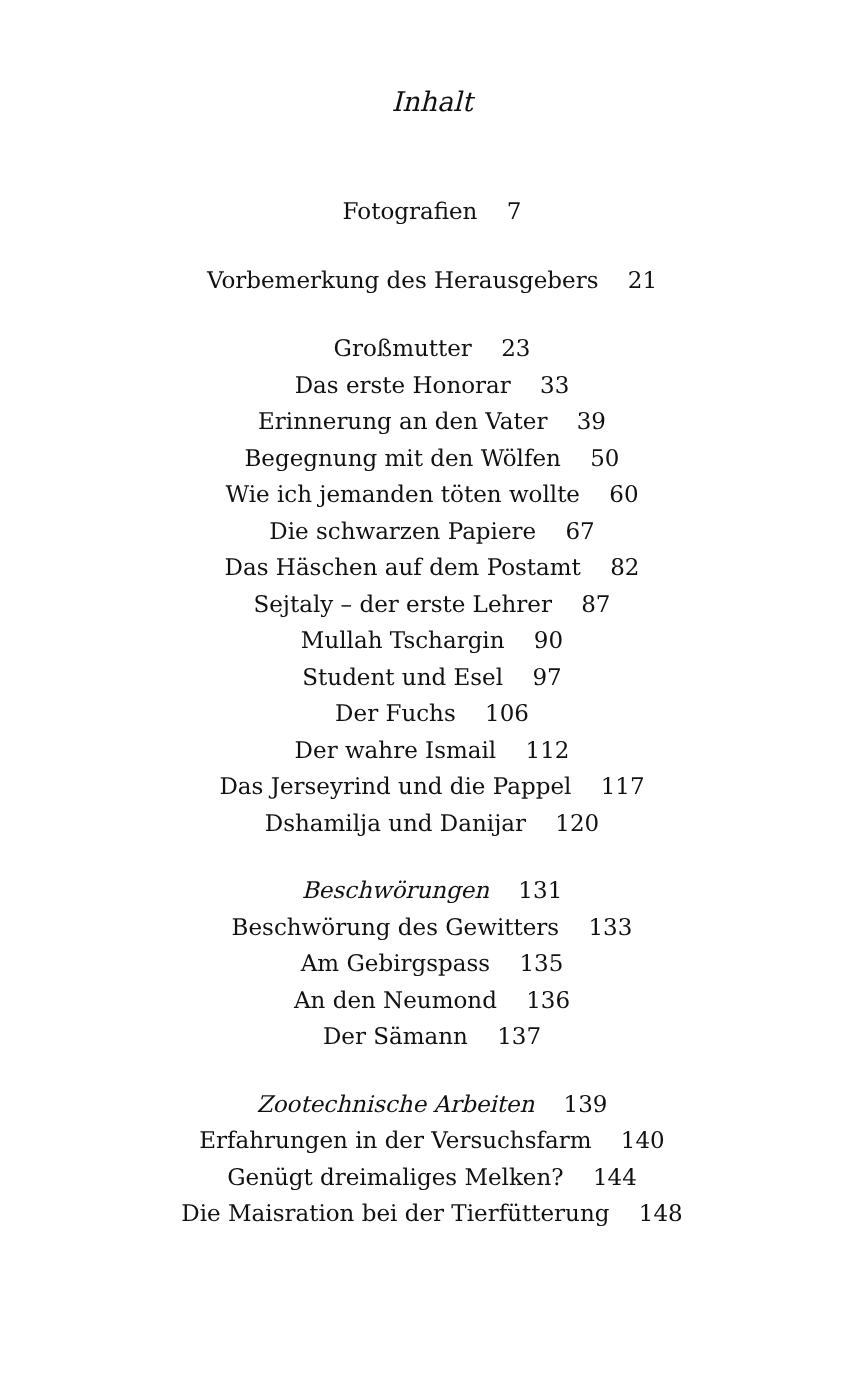Inhalt
Fotografien 7
Vorbemerkung des Herausgebers 21
Großmutter 23
Das erste Honorar 33
Erinnerung an den Vater 39
Begegnung mit den Wölfen 50
Wie ich jemanden töten wollte 60
Die schwarzen Papiere 67
Das Häschen auf dem Postamt 82
Sejtaly – der erste Lehrer 87
Mullah Tschargin 90
Student und Esel 97
Der Fuchs 106
Der wahre Ismail 112
Das Jerseyrind und die Pappel 117
Dshamilja und Danijar 120
Beschwörungen 131
Beschwörung des Gewitters 133
Am Gebirgspass 135
An den Neumond 136
Der Sämann 137
Zootechnische Arbeiten 139
Erfahrungen in der Versuchsfarm 140
Genügt dreimaliges Melken? 144
Die Maisration bei der Tierfütterung 148